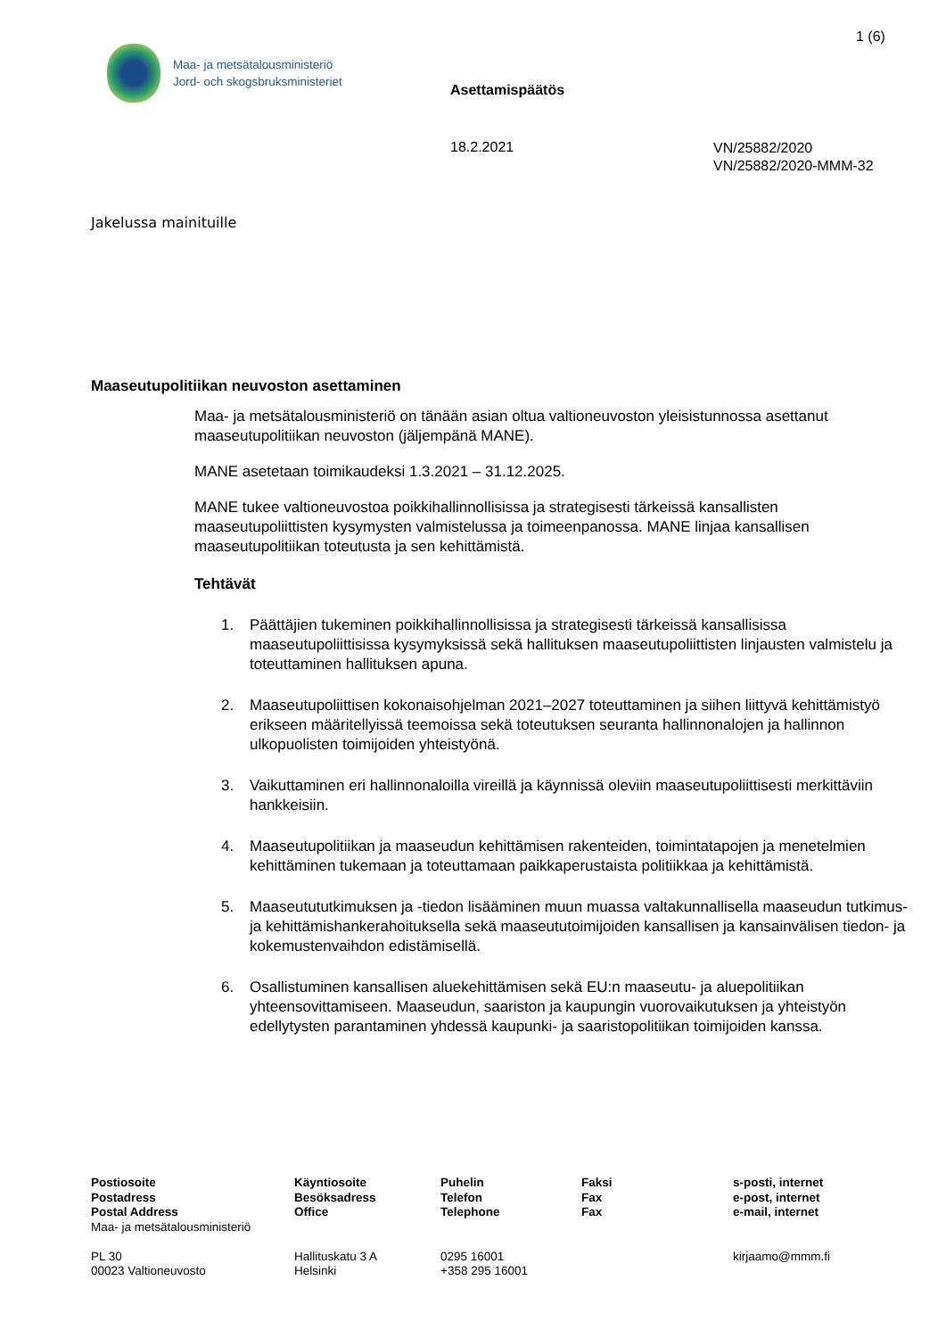1 (6)
Maa- ja metsätalousministeriö
Jord- och skogsbruksministeriet
Asettamispäätös
18.2.2021
VN/25882/2020
VN/25882/2020-MMM-32
Jakelussa mainituille
Maaseutupolitiikan neuvoston asettaminen
Maa- ja metsätalousministeriö on tänään asian oltua valtioneuvoston yleisistunnossa asettanut maaseutupolitiikan neuvoston (jäljempänä MANE).
MANE asetetaan toimikaudeksi 1.3.2021 – 31.12.2025.
MANE tukee valtioneuvostoa poikkihallinnollisissa ja strategisesti tärkeissä kansallisten maaseutupoliittisten kysymysten valmistelussa ja toimeenpanossa. MANE linjaa kansallisen maaseutupolitiikan toteutusta ja sen kehittämistä.
Tehtävät
1. Päättäjien tukeminen poikkihallinnollisissa ja strategisesti tärkeissä kansallisissa maaseutupoliittisissa kysymyksissä sekä hallituksen maaseutupoliittisten linjausten valmistelu ja toteuttaminen hallituksen apuna.
2. Maaseutupoliittisen kokonaisohjelman 2021–2027 toteuttaminen ja siihen liittyvä kehittämistyö erikseen määritellyissä teemoissa sekä toteutuksen seuranta hallinnonalojen ja hallinnon ulkopuolisten toimijoiden yhteistyönä.
3. Vaikuttaminen eri hallinnonaloilla vireillä ja käynnissä oleviin maaseutupoliittisesti merkittäviin hankkeisiin.
4. Maaseutupolitiikan ja maaseudun kehittämisen rakenteiden, toimintatapojen ja menetelmien kehittäminen tukemaan ja toteuttamaan paikkaperustaista politiikkaa ja kehittämistä.
5. Maaseutututkimuksen ja -tiedon lisääminen muun muassa valtakunnallisella maaseudun tutkimus- ja kehittämishankerahoituksella sekä maaseututoimijoiden kansallisen ja kansainvälisen tiedon- ja kokemustenvaihdon edistämisellä.
6. Osallistuminen kansallisen aluekehittämisen sekä EU:n maaseutu- ja aluepolitiikan yhteensovittamiseen. Maaseudun, saariston ja kaupungin vuorovaikutuksen ja yhteistyön edellytysten parantaminen yhdessä kaupunki- ja saaristopolitiikan toimijoiden kanssa.
Postiosoite
Postadress
Postal Address
Maa- ja metsätalousministeriö
PL 30
00023 Valtioneuvosto
Käyntiosoite
Besöksadress
Office
Hallituskatu 3 A
Helsinki
Puhelin
Telefon
Telephone
0295 16001
+358 295 16001
Faksi
Fax
Fax
s-posti, internet
e-post, internet
e-mail, internet
kirjaamo@mmm.fi